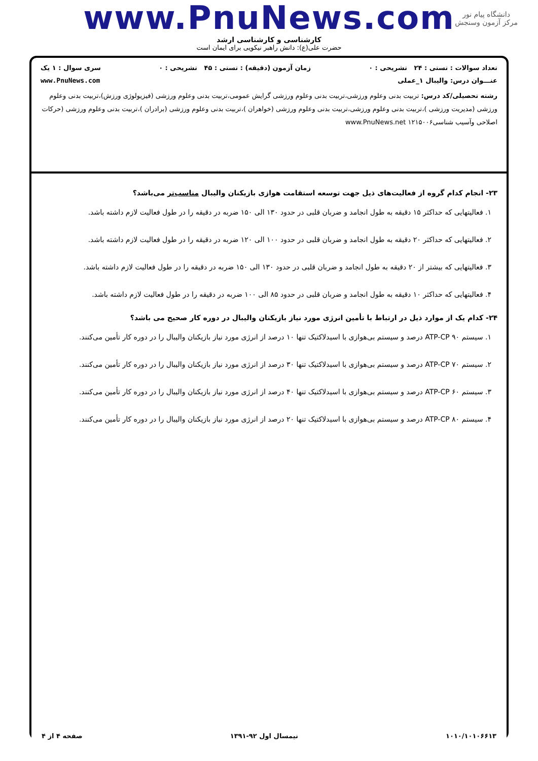دانشگاه پیام نور
مرکز آزمون وسنجش
www.PnuNews.com
کارشناسی و کارشناسی ارشد
حضرت علی(ع): دانش راهبر نیکویی برای ایمان است
تعداد سوالات : تستی : ۲۴ تشریحی : ۰ زمان آزمون (دقیقه) : تستی : ۴۵ تشریحی : ۰ سری سوال : ۱ یک
عنـــوان درس: والیبال ۱_عملی www.PnuNews.com
رشته تحصیلی/کد درس: تربیت بدنی وعلوم ورزشی،تربیت بدنی وعلوم ورزشی گرایش عمومی،تربیت بدنی وعلوم ورزشی (فیزیولوژی ورزش)،تربیت بدنی وعلوم ورزشی (مدیریت ورزشی )،تربیت بدنی وعلوم ورزشی،تربیت بدنی وعلوم ورزشی (خواهران )،تربیت بدنی وعلوم ورزشی (برادران )،تربیت بدنی وعلوم ورزشی (حرکات اصلاحی وآسیب شناسی۱۲۱۵۰۰۶ www.PnuNews.net
۲۳- انجام کدام گروه از فعالیت‌های ذیل جهت توسعه استقامت هوازی بازیکنان والیبال مناسب‌تر می‌باشد؟
۱. فعالیتهایی که حداکثر ۱۵ دقیقه به طول انجامد و ضربان قلبی در حدود ۱۳۰ الی ۱۵۰ ضربه در دقیقه را در طول فعالیت لازم داشته باشد.
۲. فعالیتهایی که حداکثر ۲۰ دقیقه به طول انجامد و ضربان قلبی در حدود ۱۰۰ الی ۱۲۰ ضربه در دقیقه را در طول فعالیت لازم داشته باشد.
۳. فعالیتهایی که بیشتر از ۲۰ دقیقه به طول انجامد و ضربان قلبی در حدود ۱۳۰ الی ۱۵۰ ضربه در دقیقه را در طول فعالیت لازم داشته باشد.
۴. فعالیتهایی که حداکثر ۱۰ دقیقه به طول انجامد و ضربان قلبی در حدود ۸۵ الی ۱۰۰ ضربه در دقیقه را در طول فعالیت لازم داشته باشد.
۲۴- کدام یک از موارد ذیل در ارتباط با تأمین انرژی مورد نیاز بازیکنان والیبال در دوره کار صحیح می باشد؟
۱. سیستم ATP-CP ۹۰ درصد و سیستم بی‌هوازی با اسیدلاکتیک تنها ۱۰ درصد از انرژی مورد نیاز بازیکنان والیبال را در دوره کار تأمین می‌کنند.
۲. سیستم ATP-CP ۷۰ درصد و سیستم بی‌هوازی با اسیدلاکتیک تنها ۳۰ درصد از انرژی مورد نیاز بازیکنان والیبال را در دوره کار تأمین می‌کنند.
۳. سیستم ATP-CP ۶۰ درصد و سیستم بی‌هوازی با اسیدلاکتیک تنها ۴۰ درصد از انرژی مورد نیاز بازیکنان والیبال را در دوره کار تأمین می‌کنند.
۴. سیستم ATP-CP ۸۰ درصد و سیستم بی‌هوازی با اسیدلاکتیک تنها ۲۰ درصد از انرژی مورد نیاز بازیکنان والیبال را در دوره کار تأمین می‌کنند.
۱۰۱۰/۱۰۱۰۶۶۱۳ نیمسال اول ۹۲-۱۳۹۱ صفحه ۴ از ۴